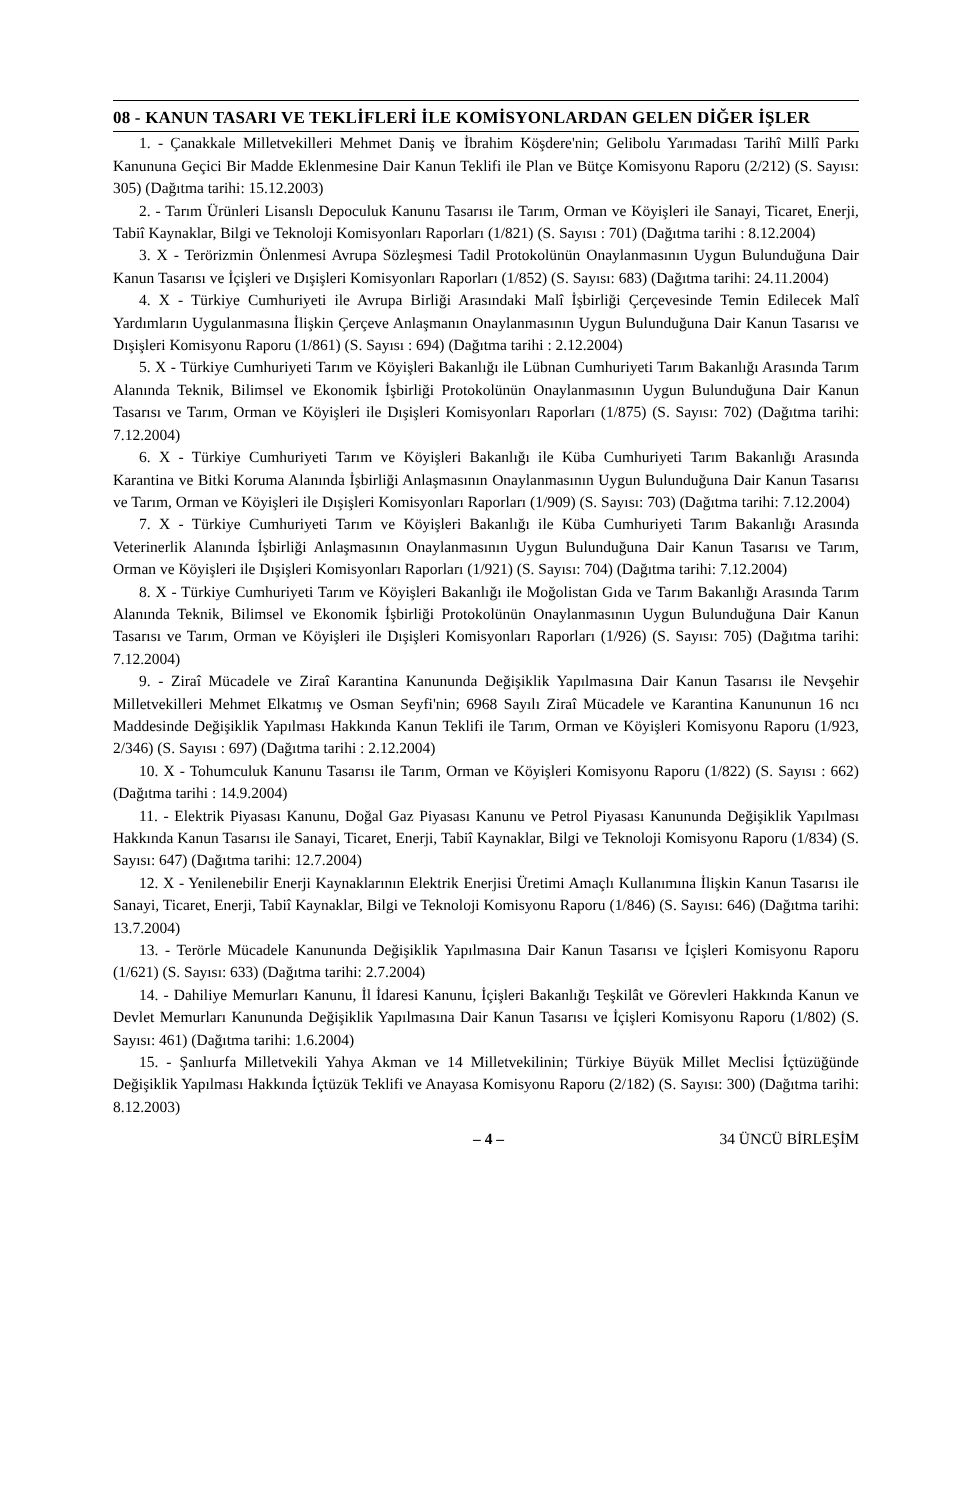08 - KANUN TASARI VE TEKLİFLERİ İLE KOMİSYONLARDAN GELEN DİĞER İŞLER
1. - Çanakkale Milletvekilleri Mehmet Daniş ve İbrahim Köşdere'nin; Gelibolu Yarımadası Tarihî Millî Parkı Kanununa Geçici Bir Madde Eklenmesine Dair Kanun Teklifi ile Plan ve Bütçe Komisyonu Raporu (2/212) (S. Sayısı: 305) (Dağıtma tarihi: 15.12.2003)
2. - Tarım Ürünleri Lisanslı Depoculuk Kanunu Tasarısı ile Tarım, Orman ve Köyişleri ile Sanayi, Ticaret, Enerji, Tabiî Kaynaklar, Bilgi ve Teknoloji Komisyonları Raporları (1/821) (S. Sayısı : 701) (Dağıtma tarihi : 8.12.2004)
3. X - Terörizmin Önlenmesi Avrupa Sözleşmesi Tadil Protokolünün Onaylanmasının Uygun Bulunduğuna Dair Kanun Tasarısı ve İçişleri ve Dışişleri Komisyonları Raporları (1/852) (S. Sayısı: 683) (Dağıtma tarihi: 24.11.2004)
4. X - Türkiye Cumhuriyeti ile Avrupa Birliği Arasındaki Malî İşbirliği Çerçevesinde Temin Edilecek Malî Yardımların Uygulanmasına İlişkin Çerçeve Anlaşmanın Onaylanmasının Uygun Bulunduğuna Dair Kanun Tasarısı ve Dışişleri Komisyonu Raporu (1/861) (S. Sayısı : 694) (Dağıtma tarihi : 2.12.2004)
5. X - Türkiye Cumhuriyeti Tarım ve Köyişleri Bakanlığı ile Lübnan Cumhuriyeti Tarım Bakanlığı Arasında Tarım Alanında Teknik, Bilimsel ve Ekonomik İşbirliği Protokolünün Onaylanmasının Uygun Bulunduğuna Dair Kanun Tasarısı ve Tarım, Orman ve Köyişleri ile Dışişleri Komisyonları Raporları (1/875) (S. Sayısı: 702) (Dağıtma tarihi: 7.12.2004)
6. X - Türkiye Cumhuriyeti Tarım ve Köyişleri Bakanlığı ile Küba Cumhuriyeti Tarım Bakanlığı Arasında Karantina ve Bitki Koruma Alanında İşbirliği Anlaşmasının Onaylanmasının Uygun Bulunduğuna Dair Kanun Tasarısı ve Tarım, Orman ve Köyişleri ile Dışişleri Komisyonları Raporları (1/909) (S. Sayısı: 703) (Dağıtma tarihi: 7.12.2004)
7. X - Türkiye Cumhuriyeti Tarım ve Köyişleri Bakanlığı ile Küba Cumhuriyeti Tarım Bakanlığı Arasında Veterinerlik Alanında İşbirliği Anlaşmasının Onaylanmasının Uygun Bulunduğuna Dair Kanun Tasarısı ve Tarım, Orman ve Köyişleri ile Dışişleri Komisyonları Raporları (1/921) (S. Sayısı: 704) (Dağıtma tarihi: 7.12.2004)
8. X - Türkiye Cumhuriyeti Tarım ve Köyişleri Bakanlığı ile Moğolistan Gıda ve Tarım Bakanlığı Arasında Tarım Alanında Teknik, Bilimsel ve Ekonomik İşbirliği Protokolünün Onaylanmasının Uygun Bulunduğuna Dair Kanun Tasarısı ve Tarım, Orman ve Köyişleri ile Dışişleri Komisyonları Raporları (1/926) (S. Sayısı: 705) (Dağıtma tarihi: 7.12.2004)
9. - Ziraî Mücadele ve Ziraî Karantina Kanununda Değişiklik Yapılmasına Dair Kanun Tasarısı ile Nevşehir Milletvekilleri Mehmet Elkatmış ve Osman Seyfi'nin; 6968 Sayılı Ziraî Mücadele ve Karantina Kanununun 16 ncı Maddesinde Değişiklik Yapılması Hakkında Kanun Teklifi ile Tarım, Orman ve Köyişleri Komisyonu Raporu (1/923, 2/346) (S. Sayısı : 697) (Dağıtma tarihi : 2.12.2004)
10. X - Tohumculuk Kanunu Tasarısı ile Tarım, Orman ve Köyişleri Komisyonu Raporu (1/822) (S. Sayısı : 662) (Dağıtma tarihi : 14.9.2004)
11. - Elektrik Piyasası Kanunu, Doğal Gaz Piyasası Kanunu ve Petrol Piyasası Kanununda Değişiklik Yapılması Hakkında Kanun Tasarısı ile Sanayi, Ticaret, Enerji, Tabiî Kaynaklar, Bilgi ve Teknoloji Komisyonu Raporu (1/834) (S. Sayısı: 647) (Dağıtma tarihi: 12.7.2004)
12. X - Yenilenebilir Enerji Kaynaklarının Elektrik Enerjisi Üretimi Amaçlı Kullanımına İlişkin Kanun Tasarısı ile Sanayi, Ticaret, Enerji, Tabiî Kaynaklar, Bilgi ve Teknoloji Komisyonu Raporu (1/846) (S. Sayısı: 646) (Dağıtma tarihi: 13.7.2004)
13. - Terörle Mücadele Kanununda Değişiklik Yapılmasına Dair Kanun Tasarısı ve İçişleri Komisyonu Raporu (1/621) (S. Sayısı: 633) (Dağıtma tarihi: 2.7.2004)
14. - Dahiliye Memurları Kanunu, İl İdaresi Kanunu, İçişleri Bakanlığı Teşkilât ve Görevleri Hakkında Kanun ve Devlet Memurları Kanununda Değişiklik Yapılmasına Dair Kanun Tasarısı ve İçişleri Komisyonu Raporu (1/802) (S. Sayısı: 461) (Dağıtma tarihi: 1.6.2004)
15. - Şanlıurfa Milletvekili Yahya Akman ve 14 Milletvekilinin; Türkiye Büyük Millet Meclisi İçtüzüğünde Değişiklik Yapılması Hakkında İçtüzük Teklifi ve Anayasa Komisyonu Raporu (2/182) (S. Sayısı: 300) (Dağıtma tarihi: 8.12.2003)
– 4 – 34 ÜNCÜ BİRLEŞİM